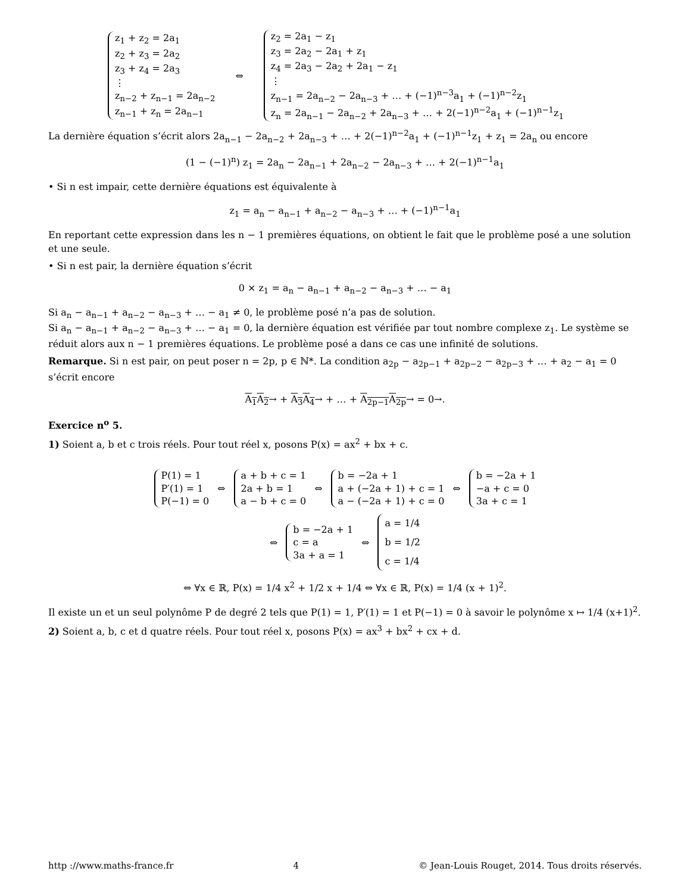z<sub>1</sub> + z<sub>2</sub> = 2a<sub>1</sub>
z<sub>2</sub> + z<sub>3</sub> = 2a<sub>2</sub>
z<sub>3</sub> + z<sub>4</sub> = 2a<sub>3</sub>
⋮
z<sub>n−2</sub> + z<sub>n−1</sub> = 2a<sub>n−2</sub>
z<sub>n−1</sub> + z<sub>n</sub> = 2a<sub>n−1</sub>
⇔
z<sub>2</sub> = 2a<sub>1</sub> − z<sub>1</sub>
z<sub>3</sub> = 2a<sub>2</sub> − 2a<sub>1</sub> + z<sub>1</sub>
z<sub>4</sub> = 2a<sub>3</sub> − 2a<sub>2</sub> + 2a<sub>1</sub> − z<sub>1</sub>
⋮
z<sub>n−1</sub> = 2a<sub>n−2</sub> − 2a<sub>n−3</sub> + … + (−1)<sup>n−3</sup>a<sub>1</sub> + (−1)<sup>n−2</sup>z<sub>1</sub>
z<sub>n</sub> = 2a<sub>n−1</sub> − 2a<sub>n−2</sub> + 2a<sub>n−3</sub> + … + 2(−1)<sup>n−2</sup>a<sub>1</sub> + (−1)<sup>n−1</sup>z<sub>1</sub>
La dernière équation s’écrit alors 2a<sub>n−1</sub> − 2a<sub>n−2</sub> + 2a<sub>n−3</sub> + … + 2(−1)<sup>n−2</sup>a<sub>1</sub> + (−1)<sup>n−1</sup>z<sub>1</sub> + z<sub>1</sub> = 2a<sub>n</sub> ou encore
(1 − (−1)<sup>n</sup>) z<sub>1</sub> = 2a<sub>n</sub> − 2a<sub>n−1</sub> + 2a<sub>n−2</sub> − 2a<sub>n−3</sub> + … + 2(−1)<sup>n−1</sup>a<sub>1</sub>
• Si n est impair, cette dernière équations est équivalente à
z<sub>1</sub> = a<sub>n</sub> − a<sub>n−1</sub> + a<sub>n−2</sub> − a<sub>n−3</sub> + … + (−1)<sup>n−1</sup>a<sub>1</sub>
En reportant cette expression dans les n − 1 premières équations, on obtient le fait que le problème posé a une solution et une seule.
• Si n est pair, la dernière équation s’écrit
0 × z<sub>1</sub> = a<sub>n</sub> − a<sub>n−1</sub> + a<sub>n−2</sub> − a<sub>n−3</sub> + … − a<sub>1</sub>
Si a<sub>n</sub> − a<sub>n−1</sub> + a<sub>n−2</sub> − a<sub>n−3</sub> + … − a<sub>1</sub> ≠ 0, le problème posé n’a pas de solution.
Si a<sub>n</sub> − a<sub>n−1</sub> + a<sub>n−2</sub> − a<sub>n−3</sub> + … − a<sub>1</sub> = 0, la dernière équation est vérifiée par tout nombre complexe z<sub>1</sub>. Le système se réduit alors aux n − 1 premières équations. Le problème posé a dans ce cas une infinité de solutions.
Remarque. Si n est pair, on peut poser n = 2p, p ∈ ℕ*. La condition a<sub>2p</sub> − a<sub>2p−1</sub> + a<sub>2p−2</sub> − a<sub>2p−3</sub> + … + a<sub>2</sub> − a<sub>1</sub> = 0 s’écrit encore
A<sub>1</sub>A<sub>2</sub>→ + A<sub>3</sub>A<sub>4</sub>→ + … + A<sub>2p−1</sub>A<sub>2p</sub>→ = 0→.
Exercice n<sup>o</sup> 5.
1) Soient a, b et c trois réels. Pour tout réel x, posons P(x) = ax<sup>2</sup> + bx + c.
P(1) = 1
P′(1) = 1
P(−1) = 0
⇔
a + b + c = 1
2a + b = 1
a − b + c = 0
⇔
b = −2a + 1
a + (−2a + 1) + c = 1
a − (−2a + 1) + c = 0
⇔
b = −2a + 1
−a + c = 0
3a + c = 1
⇔
b = −2a + 1
c = a
3a + a = 1
⇔
a = 1/4
b = 1/2
c = 1/4
⇔ ∀x ∈ ℝ, P(x) = 1/4 x<sup>2</sup> + 1/2 x + 1/4 ⇔ ∀x ∈ ℝ, P(x) = 1/4 (x + 1)<sup>2</sup>.
Il existe un et un seul polynôme P de degré 2 tels que P(1) = 1, P′(1) = 1 et P(−1) = 0 à savoir le polynôme x ↦ 1/4 (x+1)<sup>2</sup>.
2) Soient a, b, c et d quatre réels. Pour tout réel x, posons P(x) = ax<sup>3</sup> + bx<sup>2</sup> + cx + d.
http ://www.maths-france.fr 4 © Jean-Louis Rouget, 2014. Tous droits réservés.